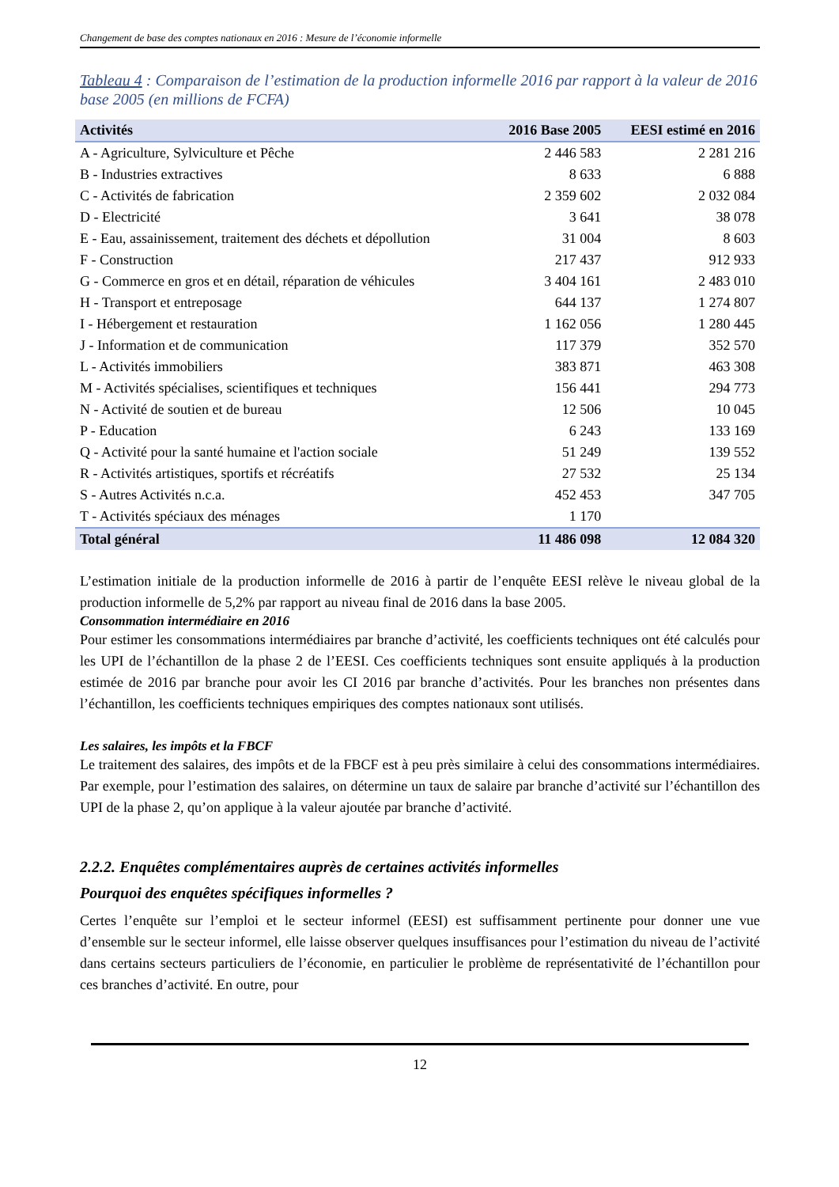Changement de base des comptes nationaux en 2016 : Mesure de l’économie informelle
Tableau 4 : Comparaison de l’estimation de la production informelle 2016 par rapport à la valeur de 2016 base 2005 (en millions de FCFA)
| Activités | 2016 Base 2005 | EESI estimé en 2016 |
| --- | --- | --- |
| A - Agriculture, Sylviculture et Pêche | 2 446 583 | 2 281 216 |
| B - Industries extractives | 8 633 | 6 888 |
| C - Activités de fabrication | 2 359 602 | 2 032 084 |
| D - Electricité | 3 641 | 38 078 |
| E - Eau, assainissement, traitement des déchets et dépollution | 31 004 | 8 603 |
| F - Construction | 217 437 | 912 933 |
| G - Commerce en gros et en détail, réparation de véhicules | 3 404 161 | 2 483 010 |
| H - Transport et entreposage | 644 137 | 1 274 807 |
| I - Hébergement et restauration | 1 162 056 | 1 280 445 |
| J - Information et de communication | 117 379 | 352 570 |
| L - Activités immobiliers | 383 871 | 463 308 |
| M - Activités spécialises, scientifiques et techniques | 156 441 | 294 773 |
| N - Activité de soutien et de bureau | 12 506 | 10 045 |
| P - Education | 6 243 | 133 169 |
| Q - Activité pour la santé humaine et l'action sociale | 51 249 | 139 552 |
| R - Activités artistiques, sportifs et récréatifs | 27 532 | 25 134 |
| S - Autres Activités n.c.a. | 452 453 | 347 705 |
| T - Activités spéciaux des ménages | 1 170 | |
| Total général | 11 486 098 | 12 084 320 |
L’estimation initiale de la production informelle de 2016 à partir de l’enquête EESI relève le niveau global de la production informelle de 5,2% par rapport au niveau final de 2016 dans la base 2005.
Consommation intermédiaire en 2016
Pour estimer les consommations intermédiaires par branche d’activité, les coefficients techniques ont été calculés pour les UPI de l’échantillon de la phase 2 de l’EESI. Ces coefficients techniques sont ensuite appliqués à la production estimée de 2016 par branche pour avoir les CI 2016 par branche d’activités. Pour les branches non présentes dans l’échantillon, les coefficients techniques empiriques des comptes nationaux sont utilisés.
Les salaires, les impôts et la FBCF
Le traitement des salaires, des impôts et de la FBCF est à peu près similaire à celui des consommations intermédiaires. Par exemple, pour l’estimation des salaires, on détermine un taux de salaire par branche d’activité sur l’échantillon des UPI de la phase 2, qu’on applique à la valeur ajoutée par branche d’activité.
2.2.2. Enquêtes complémentaires auprès de certaines activités informelles
Pourquoi des enquêtes spécifiques informelles ?
Certes l’enquête sur l’emploi et le secteur informel (EESI) est suffisamment pertinente pour donner une vue d’ensemble sur le secteur informel, elle laisse observer quelques insuffisances pour l’estimation du niveau de l’activité dans certains secteurs particuliers de l’économie, en particulier le problème de représentativité de l’échantillon pour ces branches d’activité. En outre, pour
12